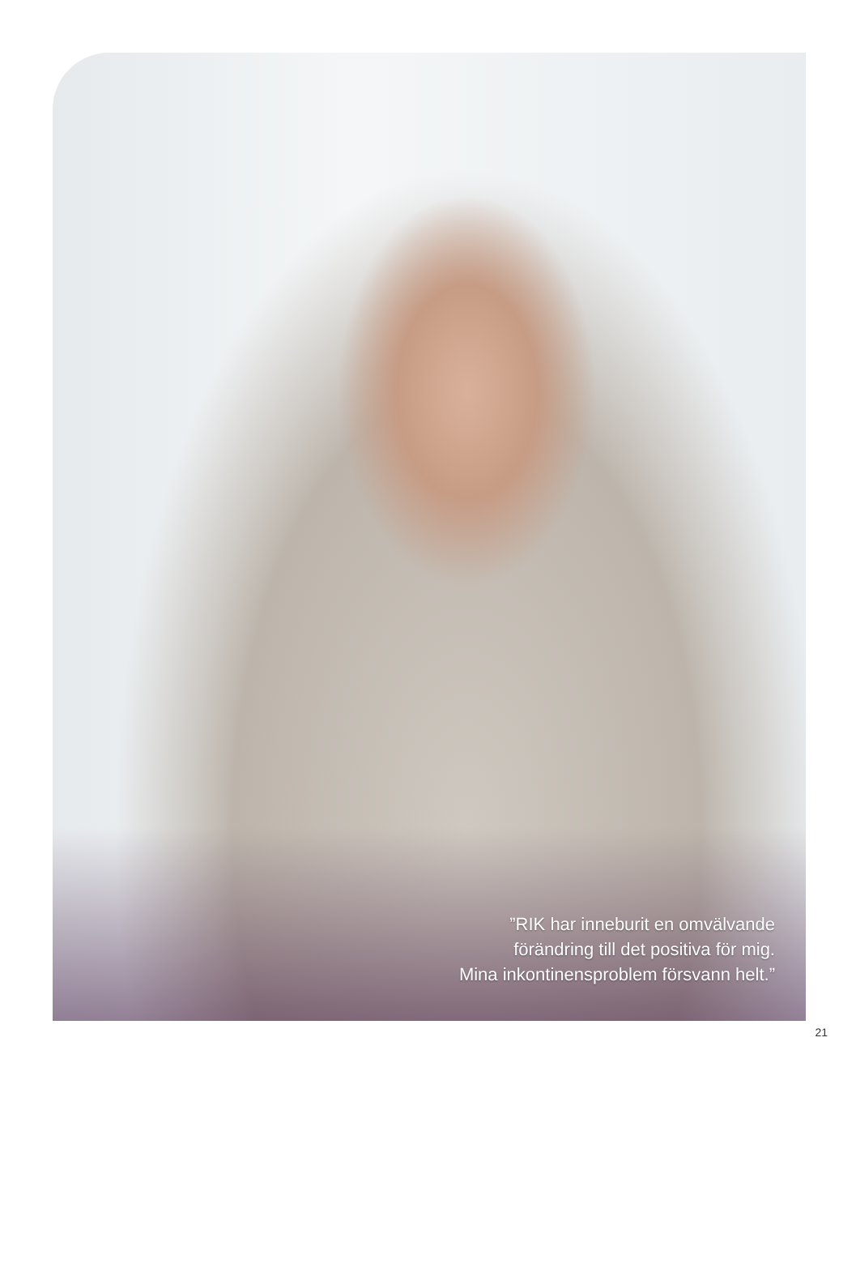”RIK har inneburit en omvälvande
förändring till det positiva för mig.
Mina inkontinensproblem försvann helt.”
21